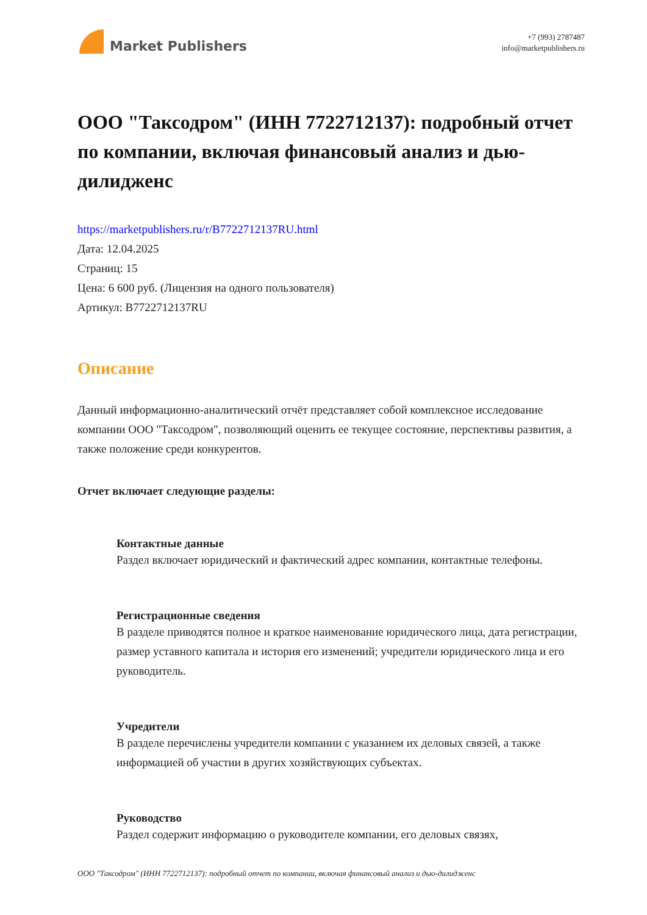Market Publishers
+7 (993) 2787487
info@marketpublishers.ru
ООО "Таксодром" (ИНН 7722712137): подробный отчет по компании, включая финансовый анализ и дью-дилидженс
https://marketpublishers.ru/r/B7722712137RU.html
Дата: 12.04.2025
Страниц: 15
Цена: 6 600 руб. (Лицензия на одного пользователя)
Артикул: B7722712137RU
Описание
Данный информационно-аналитический отчёт представляет собой комплексное исследование компании ООО "Таксодром", позволяющий оценить ее текущее состояние, перспективы развития, а также положение среди конкурентов.
Отчет включает следующие разделы:
Контактные данные
Раздел включает юридический и фактический адрес компании, контактные телефоны.
Регистрационные сведения
В разделе приводятся полное и краткое наименование юридического лица, дата регистрации, размер уставного капитала и история его изменений; учредители юридического лица и его руководитель.
Учредители
В разделе перечислены учредители компании с указанием их деловых связей, а также информацией об участии в других хозяйствующих субъектах.
Руководство
Раздел содержит информацию о руководителе компании, его деловых связях,
ООО "Таксодром" (ИНН 7722712137): подробный отчет по компании, включая финансовый анализ и дью-дилидженс